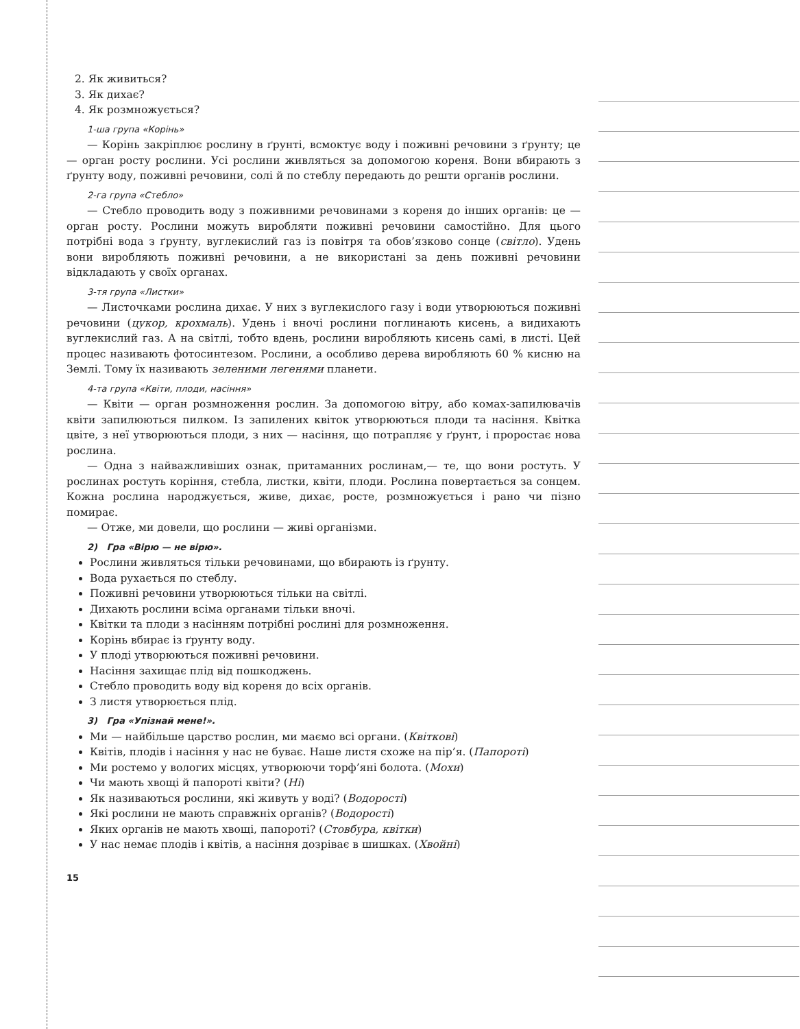2. Як живиться?
3. Як дихає?
4. Як розмножується?
1-ша група «Корінь»
— Корінь закріплює рослину в ґрунті, всмоктує воду і поживні речовини з ґрунту; це — орган росту рослини. Усі рослини живляться за допомогою кореня. Вони вбирають з ґрунту воду, поживні речовини, солі й по стеблу передають до решти органів рослини.
2-га група «Стебло»
— Стебло проводить воду з поживними речовинами з кореня до інших органів: це — орган росту. Рослини можуть виробляти поживні речовини самостійно. Для цього потрібні вода з ґрунту, вуглекислий газ із повітря та обов’язково сонце (світло). Удень вони виробляють поживні речовини, а не використані за день поживні речовини відкладають у своїх органах.
3-тя група «Листки»
— Листочками рослина дихає. У них з вуглекислого газу і води утворюються поживні речовини (цукор, крохмаль). Удень і вночі рослини поглинають кисень, а видихають вуглекислий газ. А на світлі, тобто вдень, рослини виробляють кисень самі, в листі. Цей процес називають фотосинтезом. Рослини, а особливо дерева виробляють 60 % кисню на Землі. Тому їх називають зеленими легенями планети.
4-та група «Квіти, плоди, насіння»
— Квіти — орган розмноження рослин. За допомогою вітру, або комах-запилювачів квіти запилюються пилком. Із запилених квіток утворюються плоди та насіння. Квітка цвіте, з неї утворюються плоди, з них — насіння, що потрапляє у ґрунт, і проростає нова рослина.
— Одна з найважливіших ознак, притаманних рослинам,— те, що вони ростуть. У рослинах ростуть коріння, стебла, листки, квіти, плоди. Рослина повертається за сонцем. Кожна рослина народжується, живе, дихає, росте, розмножується і рано чи пізно помирає.
— Отже, ми довели, що рослини — живі організми.
2) Гра «Вірю — не вірю».
Рослини живляться тільки речовинами, що вбирають із ґрунту.
Вода рухається по стеблу.
Поживні речовини утворюються тільки на світлі.
Дихають рослини всіма органами тільки вночі.
Квітки та плоди з насінням потрібні рослині для розмноження.
Корінь вбирає із ґрунту воду.
У плоді утворюються поживні речовини.
Насіння захищає плід від пошкоджень.
Стебло проводить воду від кореня до всіх органів.
З листя утворюється плід.
3) Гра «Упізнай мене!».
Ми — найбільше царство рослин, ми маємо всі органи. (Квіткові)
Квітів, плодів і насіння у нас не буває. Наше листя схоже на пір’я. (Папороті)
Ми ростемо у вологих місцях, утворюючи торф’яні болота. (Мохи)
Чи мають хвощі й папороті квіти? (Ні)
Як називаються рослини, які живуть у воді? (Водорості)
Які рослини не мають справжніх органів? (Водорості)
Яких органів не мають хвощі, папороті? (Стовбура, квітки)
У нас немає плодів і квітів, а насіння дозріває в шишках. (Хвойні)
15